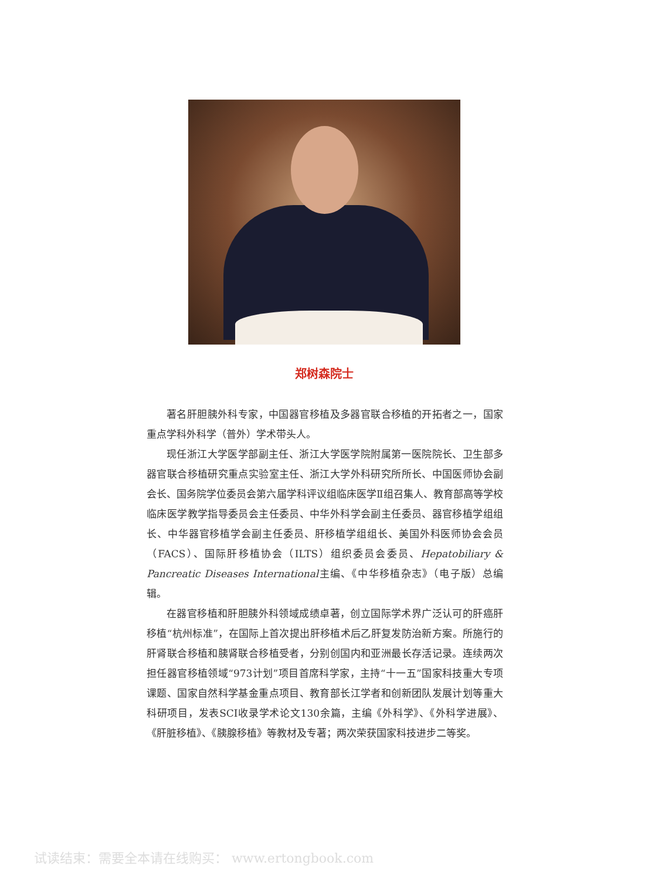郑树森院士
著名肝胆胰外科专家，中国器官移植及多器官联合移植的开拓者之一，国家重点学科外科学（普外）学术带头人。
现任浙江大学医学部副主任、浙江大学医学院附属第一医院院长、卫生部多器官联合移植研究重点实验室主任、浙江大学外科研究所所长、中国医师协会副会长、国务院学位委员会第六届学科评议组临床医学Ⅱ组召集人、教育部高等学校临床医学教学指导委员会主任委员、中华外科学会副主任委员、器官移植学组组长、中华器官移植学会副主任委员、肝移植学组组长、美国外科医师协会会员（FACS）、国际肝移植协会（ILTS）组织委员会委员、Hepatobiliary & Pancreatic Diseases International主编、《中华移植杂志》（电子版）总编辑。
在器官移植和肝胆胰外科领域成绩卓著，创立国际学术界广泛认可的肝癌肝移植“杭州标准”，在国际上首次提出肝移植术后乙肝复发防治新方案。所施行的肝肾联合移植和胰肾联合移植受者，分别创国内和亚洲最长存活记录。连续两次担任器官移植领域“973计划”项目首席科学家，主持“十一五”国家科技重大专项课题、国家自然科学基金重点项目、教育部长江学者和创新团队发展计划等重大科研项目，发表SCI收录学术论文130余篇，主编《外科学》、《外科学进展》、《肝脏移植》、《胰腺移植》等教材及专著；两次荣获国家科技进步二等奖。
试读结束：需要全本请在线购买： www.ertongbook.com